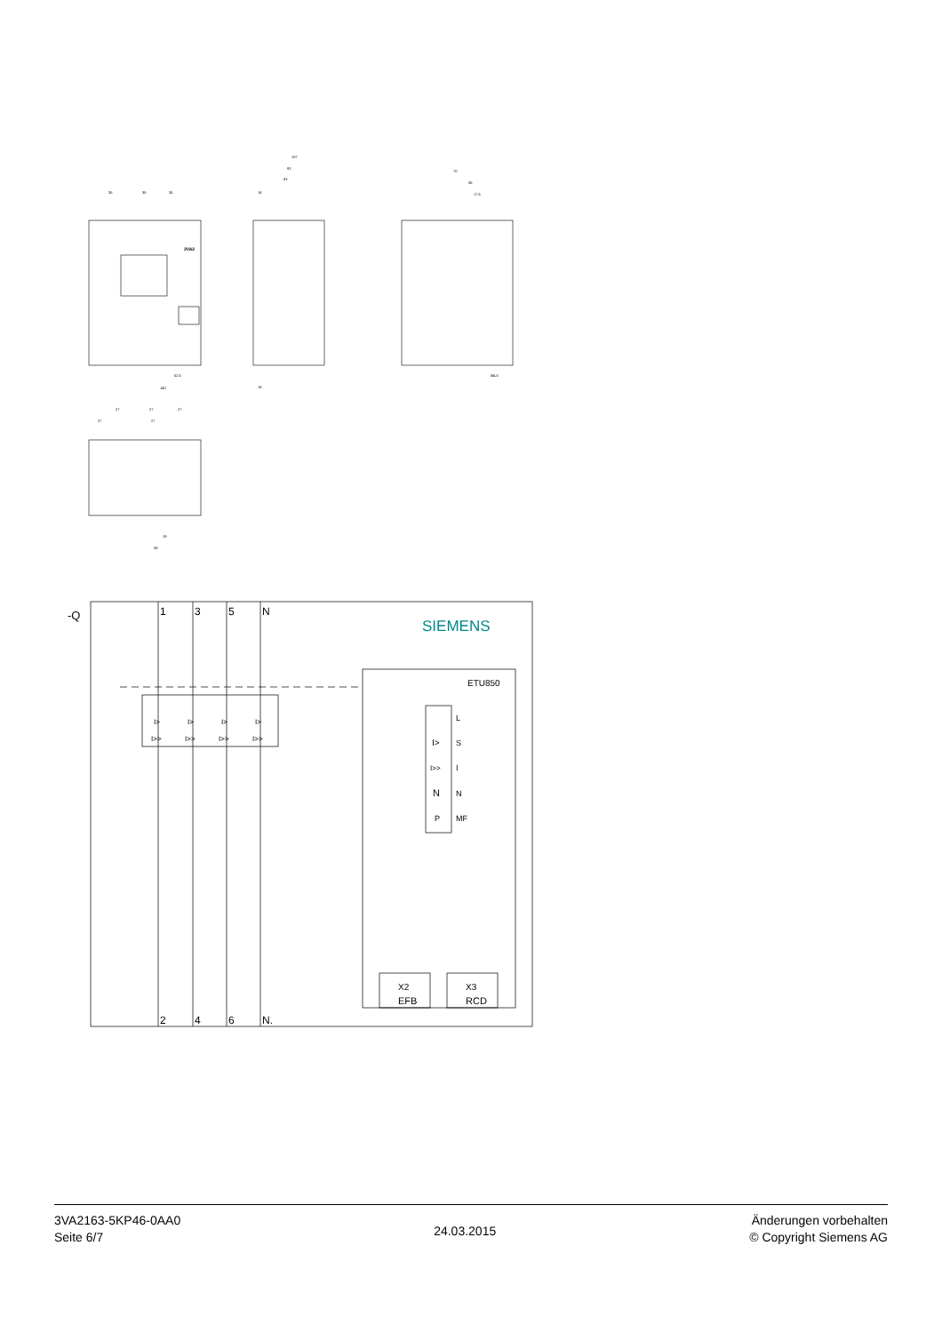35
35
35
107
93
83
70
35
17.5
140
52.5
18
18
Ø4.5
27
27
27
27
27
19
38
3VA2
-Q
1
3
5
N
SIEMENS
ETU850
I>
I>
I>
I>
I>>
I>>
I>>
I>>
L
I>
S
I>>
I
N
N
P
MF
X2
EFB
X3
RCD
2
4
6
N.
3VA2163-5KP46-0AA0
Seite 6/7
24.03.2015
Änderungen vorbehalten
© Copyright Siemens AG